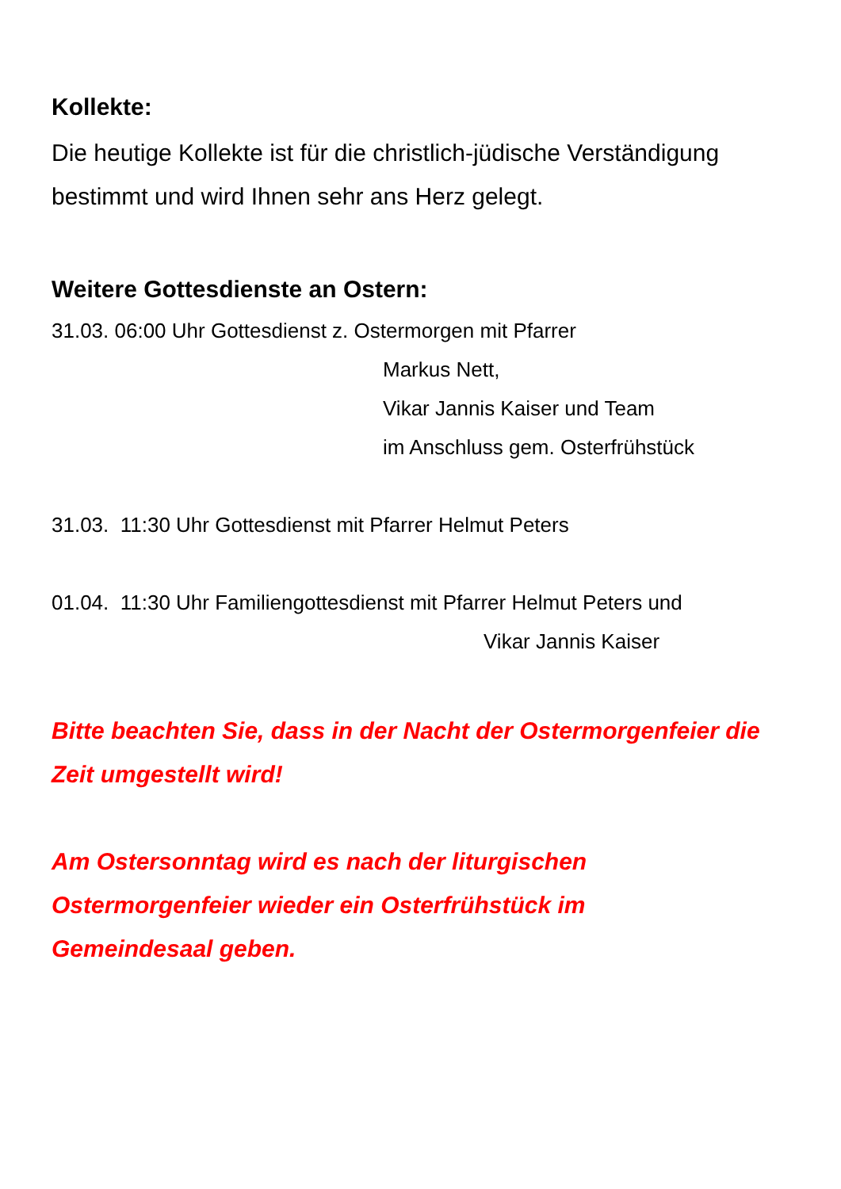Kollekte:
Die heutige Kollekte ist für die christlich-jüdische Verständigung bestimmt und wird Ihnen sehr ans Herz gelegt.
Weitere Gottesdienste an Ostern:
31.03. 06:00 Uhr Gottesdienst z. Ostermorgen mit Pfarrer
Markus Nett,
Vikar Jannis Kaiser und Team
im Anschluss gem. Osterfrühstück
31.03. 11:30 Uhr Gottesdienst mit Pfarrer Helmut Peters
01.04. 11:30 Uhr Familiengottesdienst mit Pfarrer Helmut Peters und
Vikar Jannis Kaiser
Bitte beachten Sie, dass in der Nacht der Ostermorgenfeier die Zeit umgestellt wird!
Am Ostersonntag wird es nach der liturgischen Ostermorgenfeier wieder ein Osterfrühstück im Gemeindesaal geben.